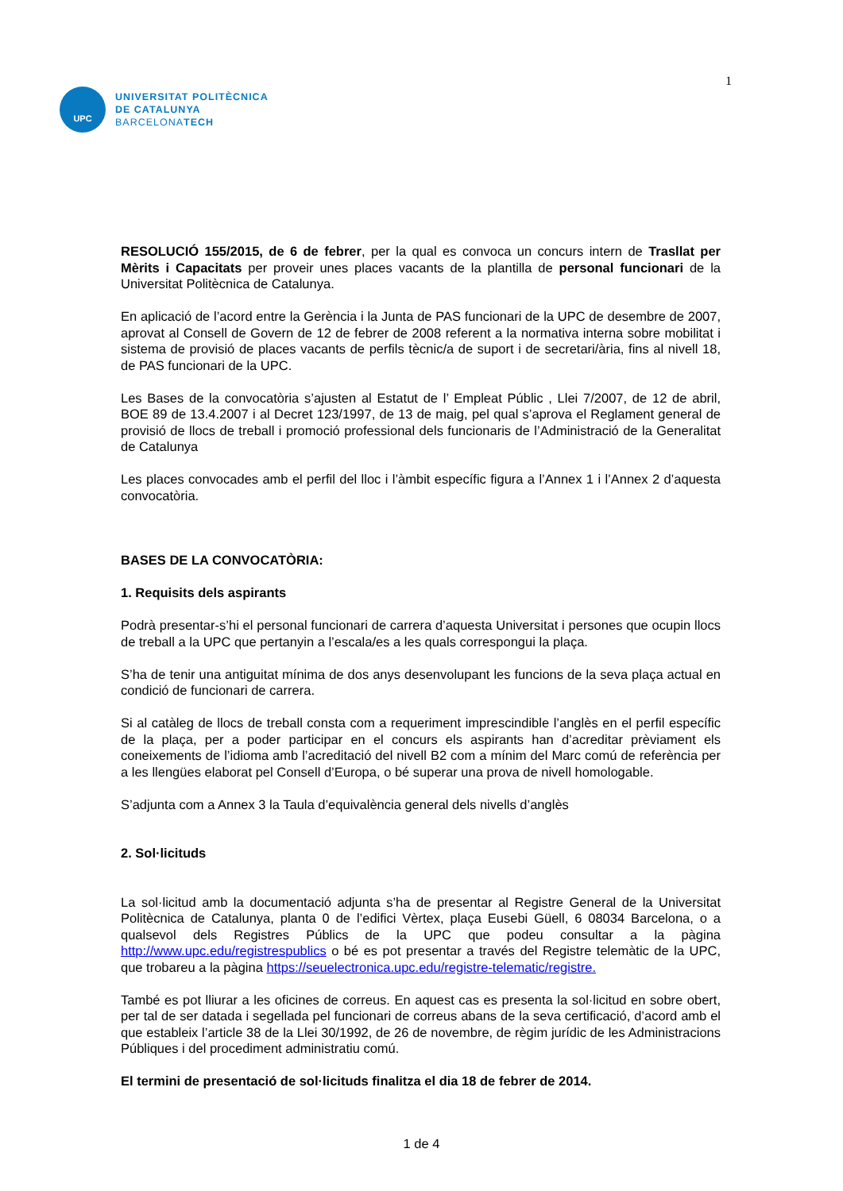UPC
UNIVERSITAT POLITÈCNICA
DE CATALUNYA
BARCELONATECH
1
RESOLUCIÓ 155/2015, de 6 de febrer, per la qual es convoca un concurs intern de Trasllat per Mèrits i Capacitats per proveir unes places vacants de la plantilla de personal funcionari de la Universitat Politècnica de Catalunya.
En aplicació de l’acord entre la Gerència i la Junta de PAS funcionari de la UPC de desembre de 2007, aprovat al Consell de Govern de 12 de febrer de 2008 referent a la normativa interna sobre mobilitat i sistema de provisió de places vacants de perfils tècnic/a de suport i de secretari/ària, fins al nivell 18, de PAS funcionari de la UPC.
Les Bases de la convocatòria s’ajusten al Estatut de l’ Empleat Públic , Llei 7/2007, de 12 de abril, BOE 89 de 13.4.2007 i al Decret 123/1997, de 13 de maig, pel qual s’aprova el Reglament general de provisió de llocs de treball i promoció professional dels funcionaris de l’Administració de la Generalitat de Catalunya
Les places convocades amb el perfil del lloc i l’àmbit específic figura a l’Annex 1 i l’Annex 2 d’aquesta convocatòria.
BASES DE LA CONVOCATÒRIA:
1. Requisits dels aspirants
Podrà presentar-s’hi el personal funcionari de carrera d’aquesta Universitat i persones que ocupin llocs de treball a la UPC que pertanyin a l’escala/es a les quals correspongui la plaça.
S’ha de tenir una antiguitat mínima de dos anys desenvolupant les funcions de la seva plaça actual en condició de funcionari de carrera.
Si al catàleg de llocs de treball consta com a requeriment imprescindible l’anglès en el perfil específic de la plaça, per a poder participar en el concurs els aspirants han d’acreditar prèviament els coneixements de l’idioma amb l’acreditació del nivell B2 com a mínim del Marc comú de referència per a les llengües elaborat pel Consell d’Europa, o bé superar una prova de nivell homologable.
S’adjunta com a Annex 3 la Taula d’equivalència general dels nivells d’anglès
2. Sol·licituds
La sol·licitud amb la documentació adjunta s’ha de presentar al Registre General de la Universitat Politècnica de Catalunya, planta 0 de l’edifici Vèrtex, plaça Eusebi Güell, 6 08034 Barcelona, o a qualsevol dels Registres Públics de la UPC que podeu consultar a la pàgina http://www.upc.edu/registrespublics o bé es pot presentar a través del Registre telemàtic de la UPC, que trobareu a la pàgina https://seuelectronica.upc.edu/registre-telematic/registre.
També es pot lliurar a les oficines de correus. En aquest cas es presenta la sol·licitud en sobre obert, per tal de ser datada i segellada pel funcionari de correus abans de la seva certificació, d’acord amb el que estableix l’article 38 de la Llei 30/1992, de 26 de novembre, de règim jurídic de les Administracions Públiques i del procediment administratiu comú.
El termini de presentació de sol·licituds finalitza el dia 18 de febrer de 2014.
1 de 4